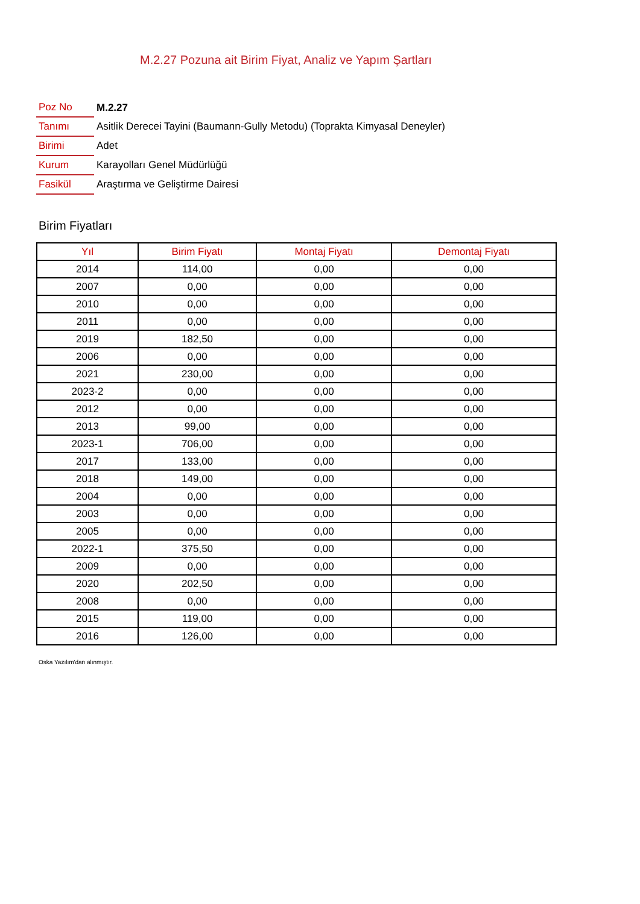M.2.27 Pozuna ait Birim Fiyat, Analiz ve Yapım Şartları
| Poz No | M.2.27 |
| Tanımı | Asitlik Derecei Tayini (Baumann-Gully Metodu) (Toprakta Kimyasal Deneyler) |
| Birimi | Adet |
| Kurum | Karayolları Genel Müdürlüğü |
| Fasikül | Araştırma ve Geliştirme Dairesi |
Birim Fiyatları
| Yıl | Birim Fiyatı | Montaj Fiyatı | Demontaj Fiyatı |
| --- | --- | --- | --- |
| 2014 | 114,00 | 0,00 | 0,00 |
| 2007 | 0,00 | 0,00 | 0,00 |
| 2010 | 0,00 | 0,00 | 0,00 |
| 2011 | 0,00 | 0,00 | 0,00 |
| 2019 | 182,50 | 0,00 | 0,00 |
| 2006 | 0,00 | 0,00 | 0,00 |
| 2021 | 230,00 | 0,00 | 0,00 |
| 2023-2 | 0,00 | 0,00 | 0,00 |
| 2012 | 0,00 | 0,00 | 0,00 |
| 2013 | 99,00 | 0,00 | 0,00 |
| 2023-1 | 706,00 | 0,00 | 0,00 |
| 2017 | 133,00 | 0,00 | 0,00 |
| 2018 | 149,00 | 0,00 | 0,00 |
| 2004 | 0,00 | 0,00 | 0,00 |
| 2003 | 0,00 | 0,00 | 0,00 |
| 2005 | 0,00 | 0,00 | 0,00 |
| 2022-1 | 375,50 | 0,00 | 0,00 |
| 2009 | 0,00 | 0,00 | 0,00 |
| 2020 | 202,50 | 0,00 | 0,00 |
| 2008 | 0,00 | 0,00 | 0,00 |
| 2015 | 119,00 | 0,00 | 0,00 |
| 2016 | 126,00 | 0,00 | 0,00 |
Oska Yazılım'dan alınmıştır.